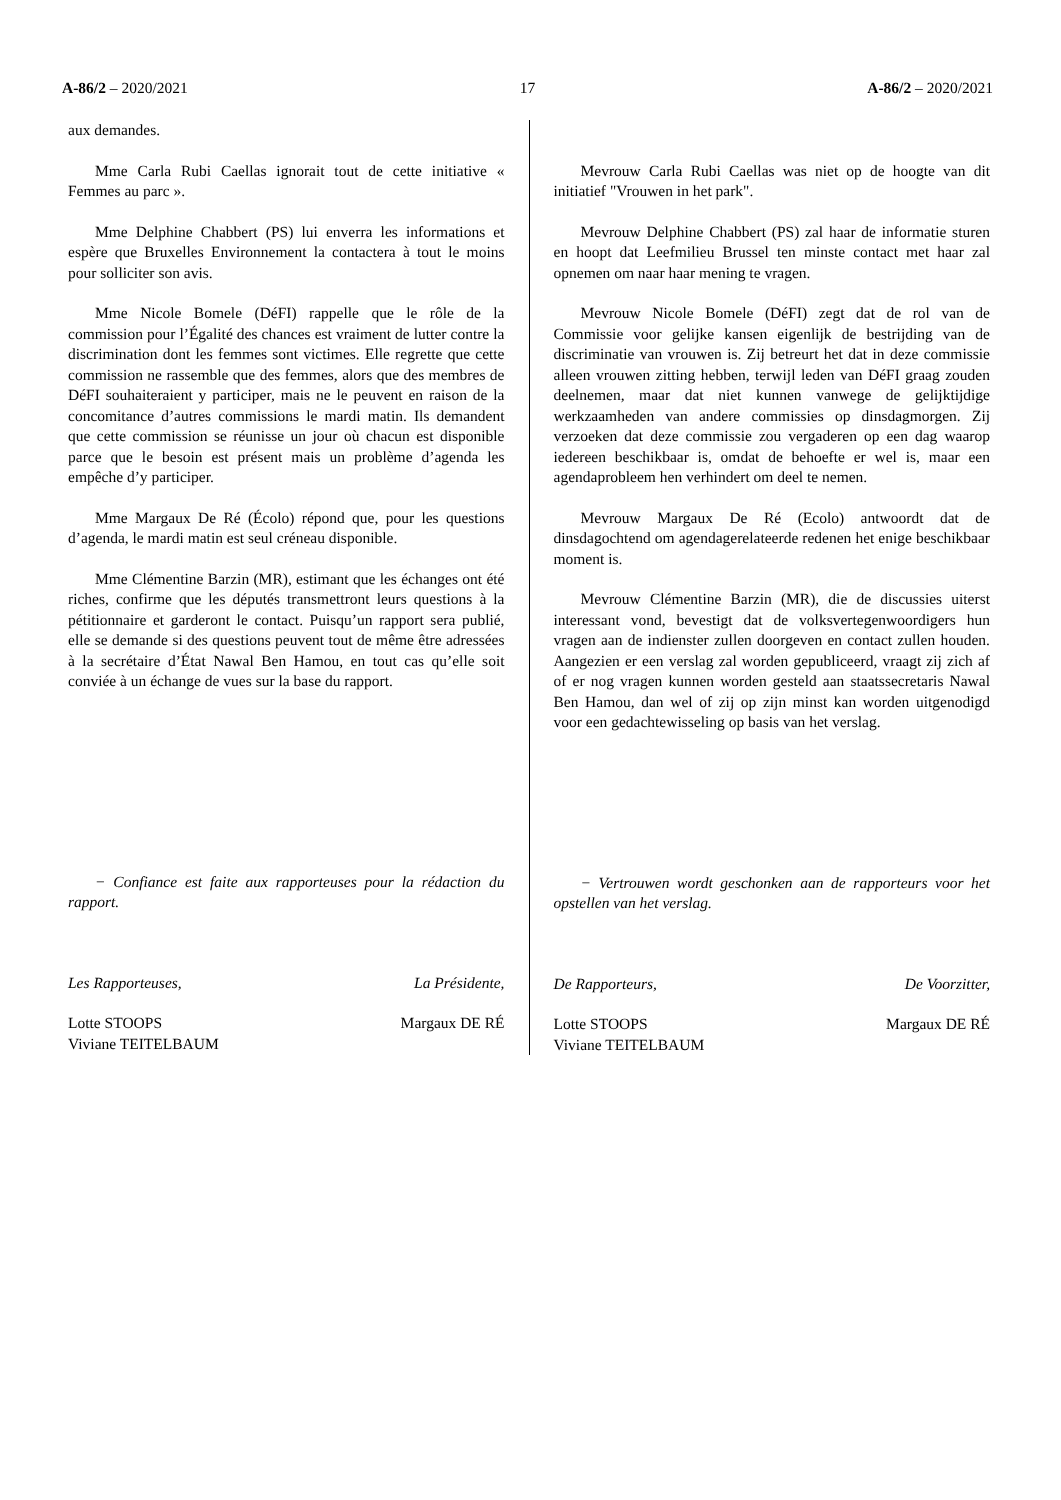A-86/2 – 2020/2021 17 A-86/2 – 2020/2021
aux demandes.
Mme Carla Rubi Caellas ignorait tout de cette initiative « Femmes au parc ».
Mme Delphine Chabbert (PS) lui enverra les informations et espère que Bruxelles Environnement la contactera à tout le moins pour solliciter son avis.
Mme Nicole Bomele (DéFI) rappelle que le rôle de la commission pour l’Égalité des chances est vraiment de lutter contre la discrimination dont les femmes sont victimes. Elle regrette que cette commission ne rassemble que des femmes, alors que des membres de DéFI souhaiteraient y participer, mais ne le peuvent en raison de la concomitance d’autres commissions le mardi matin. Ils demandent que cette commission se réunisse un jour où chacun est disponible parce que le besoin est présent mais un problème d’agenda les empêche d’y participer.
Mme Margaux De Ré (Écolo) répond que, pour les questions d’agenda, le mardi matin est seul créneau disponible.
Mme Clémentine Barzin (MR), estimant que les échanges ont été riches, confirme que les députés transmettront leurs questions à la pétitionnaire et garderont le contact. Puisqu’un rapport sera publié, elle se demande si des questions peuvent tout de même être adressées à la secrétaire d’État Nawal Ben Hamou, en tout cas qu’elle soit conviée à un échange de vues sur la base du rapport.
− Confiance est faite aux rapporteuses pour la rédaction du rapport.
Les Rapporteuses, La Présidente,
Lotte STOOPS
Viviane TEITELBAUM Margaux DE RÉ
Mevrouw Carla Rubi Caellas was niet op de hoogte van dit initiatief "Vrouwen in het park".
Mevrouw Delphine Chabbert (PS) zal haar de informatie sturen en hoopt dat Leefmilieu Brussel ten minste contact met haar zal opnemen om naar haar mening te vragen.
Mevrouw Nicole Bomele (DéFI) zegt dat de rol van de Commissie voor gelijke kansen eigenlijk de bestrijding van de discriminatie van vrouwen is. Zij betreurt het dat in deze commissie alleen vrouwen zitting hebben, terwijl leden van DéFI graag zouden deelnemen, maar dat niet kunnen vanwege de gelijktijdige werkzaamheden van andere commissies op dinsdagmorgen. Zij verzoeken dat deze commissie zou vergaderen op een dag waarop iedereen beschikbaar is, omdat de behoefte er wel is, maar een agendaprobleem hen verhindert om deel te nemen.
Mevrouw Margaux De Ré (Ecolo) antwoordt dat de dinsdagochtend om agendagerelateerde redenen het enige beschikbaar moment is.
Mevrouw Clémentine Barzin (MR), die de discussies uiterst interessant vond, bevestigt dat de volksvertegenwoordigers hun vragen aan de indienster zullen doorgeven en contact zullen houden. Aangezien er een verslag zal worden gepubliceerd, vraagt zij zich af of er nog vragen kunnen worden gesteld aan staatssecretaris Nawal Ben Hamou, dan wel of zij op zijn minst kan worden uitgenodigd voor een gedachtewisseling op basis van het verslag.
− Vertrouwen wordt geschonken aan de rapporteurs voor het opstellen van het verslag.
De Rapporteurs, De Voorzitter,
Lotte STOOPS
Viviane TEITELBAUM Margaux DE RÉ